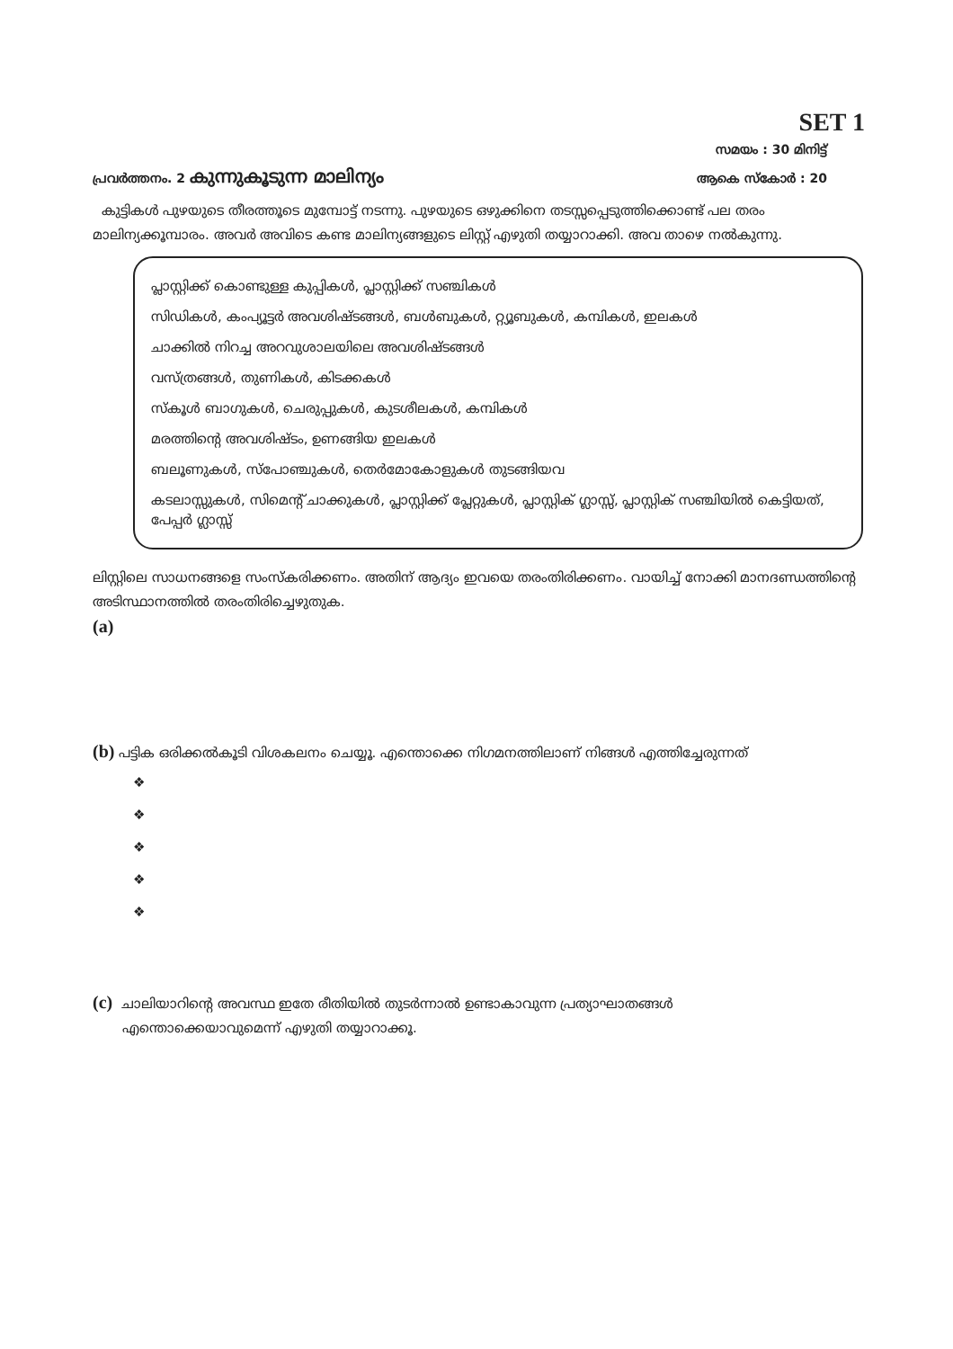SET 1
സമയം : 30 മിനിട്ട്
പ്രവർത്തനം. 2 കുന്നുകൂടുന്ന മാലിന്യം ആകെ സ്കോർ : 20
കുട്ടികൾ പുഴയുടെ തീരത്തൂടെ മുമ്പോട്ട് നടന്നു. പുഴയുടെ ഒഴുക്കിനെ തടസ്സപ്പെടുത്തിക്കൊണ്ട് പല തരം മാലിന്യക്കൂമ്പാരം. അവർ അവിടെ കണ്ട മാലിന്യങ്ങളുടെ ലിസ്റ്റ് എഴുതി തയ്യാറാക്കി. അവ താഴെ നൽകുന്നു.
പ്ലാസ്റ്റിക്ക് കൊണ്ടുള്ള കുപ്പികൾ, പ്ലാസ്റ്റിക്ക് സഞ്ചികൾ
സിഡികൾ, കംപ്യൂട്ടർ അവശിഷ്ടങ്ങൾ, ബൾബുകൾ, റ്റ്യൂബുകൾ, കമ്പികൾ, ഇലകൾ
ചാക്കിൽ നിറച്ച അറവുശാലയിലെ അവശിഷ്ടങ്ങൾ
വസ്ത്രങ്ങൾ, തുണികൾ, കിടക്കകൾ
സ്കൂൾ ബാഗുകൾ, ചെരുപ്പുകൾ, കുടശീലകൾ, കമ്പികൾ
മരത്തിന്റെ അവശിഷ്ടം, ഉണങ്ങിയ ഇലകൾ
ബലൂണുകൾ, സ്പോഞ്ചുകൾ, തെർമോകോളുകൾ തുടങ്ങിയവ
കടലാസ്സുകൾ, സിമെന്റ് ചാക്കുകൾ, പ്ലാസ്റ്റിക്ക് പ്ലേറ്റുകൾ, പ്ലാസ്റ്റിക് ഗ്ലാസ്സ്, പ്ലാസ്റ്റിക് സഞ്ചിയിൽ കെട്ടിയത്, പേപ്പർ ഗ്ലാസ്സ്
ലിസ്റ്റിലെ സാധനങ്ങളെ സംസ്കരിക്കണം. അതിന് ആദ്യം ഇവയെ തരംതിരിക്കണം. വായിച്ച് നോക്കി മാനദണ്ഡത്തിന്റെ അടിസ്ഥാനത്തിൽ തരംതിരിച്ചെഴുതുക.
(a)
(b) പട്ടിക ഒരിക്കൽകൂടി വിശകലനം ചെയ്യൂ. എന്തൊക്കെ നിഗമനത്തിലാണ് നിങ്ങൾ എത്തിച്ചേരുന്നത്
❖
❖
❖
❖
❖
(c) ചാലിയാറിന്റെ അവസ്ഥ ഇതേ രീതിയിൽ തുടർന്നാൽ ഉണ്ടാകാവുന്ന പ്രത്യാഘാതങ്ങൾ
എന്തൊക്കെയാവുമെന്ന് എഴുതി തയ്യാറാക്കൂ.